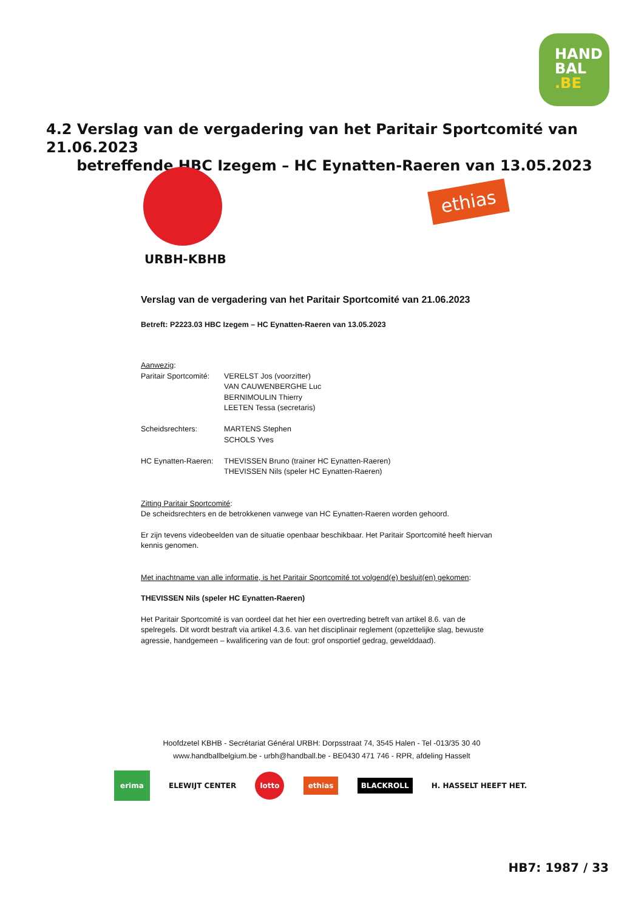HAND
BAL
.BE
4.2 Verslag van de vergadering van het Paritair Sportcomité van 21.06.2023
betreffende HBC Izegem – HC Eynatten-Raeren van 13.05.2023
URBH-KBHB
ethias
Verslag van de vergadering van het Paritair Sportcomité van 21.06.2023
Betreft: P2223.03 HBC Izegem – HC Eynatten-Raeren van 13.05.2023
Aanwezig:
Paritair Sportcomité:
VERELST Jos (voorzitter)
VAN CAUWENBERGHE Luc
BERNIMOULIN Thierry
LEETEN Tessa (secretaris)
Scheidsrechters: MARTENS Stephen
SCHOLS Yves
HC Eynatten-Raeren:
THEVISSEN Bruno (trainer HC Eynatten-Raeren)
THEVISSEN Nils (speler HC Eynatten-Raeren)
Zitting Paritair Sportcomité:
De scheidsrechters en de betrokkenen vanwege van HC Eynatten-Raeren worden gehoord.
Er zijn tevens videobeelden van de situatie openbaar beschikbaar. Het Paritair Sportcomité heeft hiervan kennis genomen.
Met inachtname van alle informatie, is het Paritair Sportcomité tot volgend(e) besluit(en) gekomen:
THEVISSEN Nils (speler HC Eynatten-Raeren)
Het Paritair Sportcomité is van oordeel dat het hier een overtreding betreft van artikel 8.6. van de spelregels. Dit wordt bestraft via artikel 4.3.6. van het disciplinair reglement (opzettelijke slag, bewuste agressie, handgemeen – kwalificering van de fout: grof onsportief gedrag, gewelddaad).
Hoofdzetel KBHB - Secrétariat Général URBH: Dorpsstraat 74, 3545 Halen - Tel -013/35 30 40
www.handballbelgium.be - urbh@handball.be - BE0430 471 746 - RPR, afdeling Hasselt
erima ELEWIJT CENTER lotto ethias BLACKROLL H. HASSELT HEEFT HET.
HB7: 1987 / 33